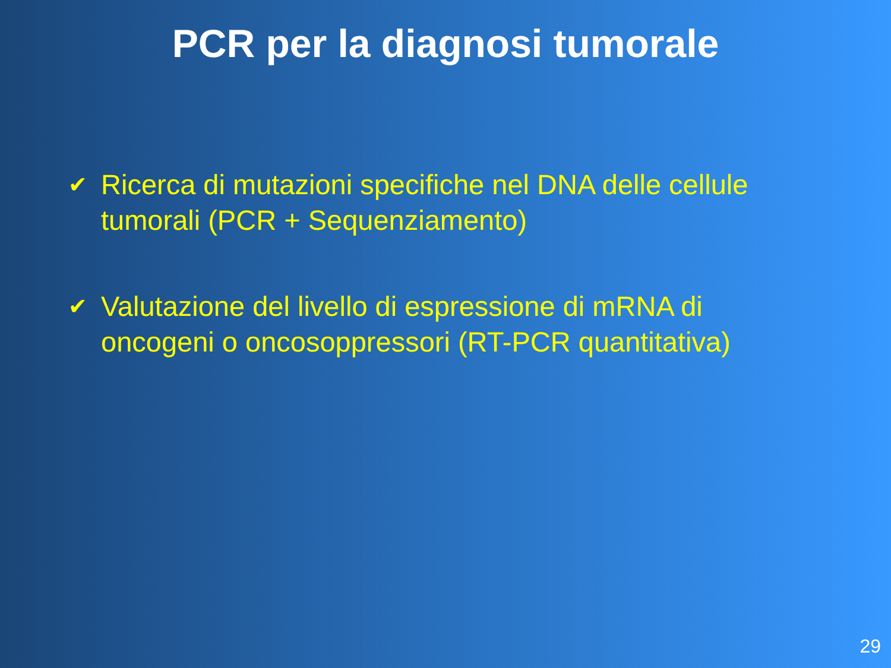PCR per la diagnosi tumorale
✔ Ricerca di mutazioni specifiche nel DNA delle cellule tumorali (PCR + Sequenziamento)
✔ Valutazione del livello di espressione di mRNA di oncogeni o oncosoppressori (RT-PCR quantitativa)
29